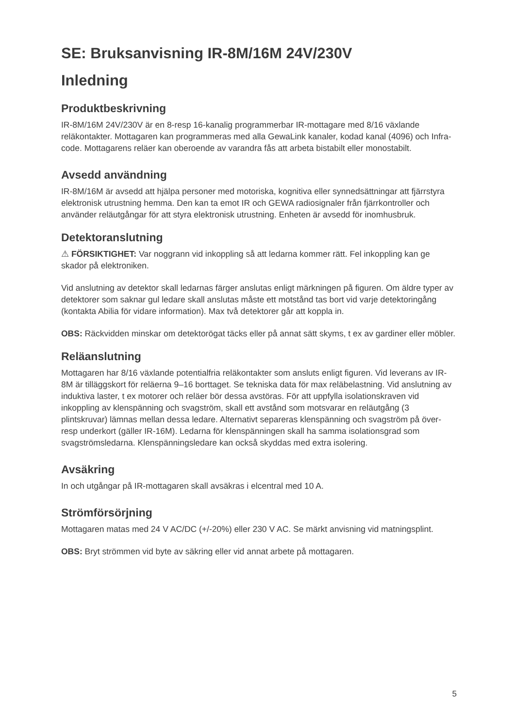SE: Bruksanvisning IR-8M/16M 24V/230V
Inledning
Produktbeskrivning
IR-8M/16M 24V/230V är en 8-resp 16-kanalig programmerbar IR-mottagare med 8/16 växlande reläkontakter. Mottagaren kan programmeras med alla GewaLink kanaler, kodad kanal (4096) och Infra-code. Mottagarens reläer kan oberoende av varandra fås att arbeta bistabilt eller monostabilt.
Avsedd användning
IR-8M/16M är avsedd att hjälpa personer med motoriska, kognitiva eller synnedsättningar att fjärrstyra elektronisk utrustning hemma. Den kan ta emot IR och GEWA radiosignaler från fjärrkontroller och använder reläutgångar för att styra elektronisk utrustning. Enheten är avsedd för inomhusbruk.
Detektoranslutning
⚠ FÖRSIKTIGHET: Var noggrann vid inkoppling så att ledarna kommer rätt. Fel inkoppling kan ge skador på elektroniken.
Vid anslutning av detektor skall ledarnas färger anslutas enligt märkningen på figuren. Om äldre typer av detektorer som saknar gul ledare skall anslutas måste ett motstånd tas bort vid varje detektoringång (kontakta Abilia för vidare information). Max två detektorer går att koppla in.
OBS: Räckvidden minskar om detektorögat täcks eller på annat sätt skyms, t ex av gardiner eller möbler.
Reläanslutning
Mottagaren har 8/16 växlande potentialfria reläkontakter som ansluts enligt figuren. Vid leverans av IR-8M är tilläggskort för reläerna 9–16 borttaget. Se tekniska data för max reläbelastning. Vid anslutning av induktiva laster, t ex motorer och reläer bör dessa avstöras. För att uppfylla isolationskraven vid inkoppling av klenspänning och svagström, skall ett avstånd som motsvarar en reläutgång (3 plintskruvar) lämnas mellan dessa ledare. Alternativt separeras klenspänning och svagström på över- resp underkort (gäller IR-16M). Ledarna för klenspänningen skall ha samma isolationsgrad som svagströmsledarna. Klenspänningsledare kan också skyddas med extra isolering.
Avsäkring
In och utgångar på IR-mottagaren skall avsäkras i elcentral med 10 A.
Strömförsörjning
Mottagaren matas med 24 V AC/DC (+/-20%) eller 230 V AC. Se märkt anvisning vid matningsplint.
OBS: Bryt strömmen vid byte av säkring eller vid annat arbete på mottagaren.
5